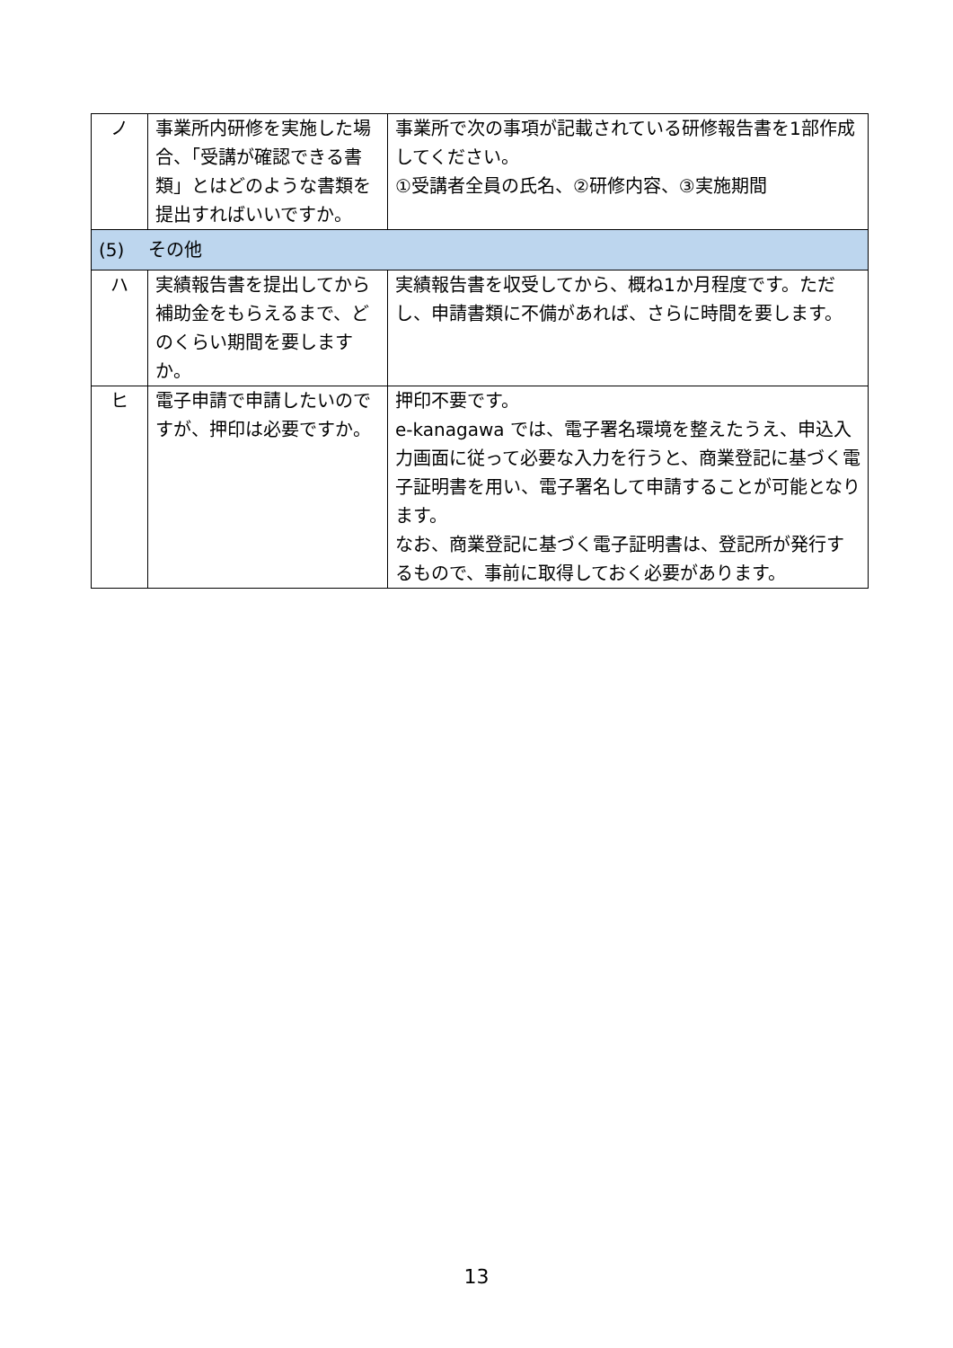| ノ | 事業所内研修を実施した場合、「受講が確認できる書類」とはどのような書類を提出すればいいですか。 | 事業所で次の事項が記載されている研修報告書を1部作成してください。 ①受講者全員の氏名、②研修内容、③実施期間 |
| (5) その他 | | |
| ハ | 実績報告書を提出してから補助金をもらえるまで、どのくらい期間を要しますか。 | 実績報告書を収受してから、概ね1か月程度です。ただし、申請書類に不備があれば、さらに時間を要します。 |
| ヒ | 電子申請で申請したいのですが、押印は必要ですか。 | 押印不要です。 e-kanagawa では、電子署名環境を整えたうえ、申込入力画面に従って必要な入力を行うと、商業登記に基づく電子証明書を用い、電子署名して申請することが可能となります。 なお、商業登記に基づく電子証明書は、登記所が発行するもので、事前に取得しておく必要があります。 |
13